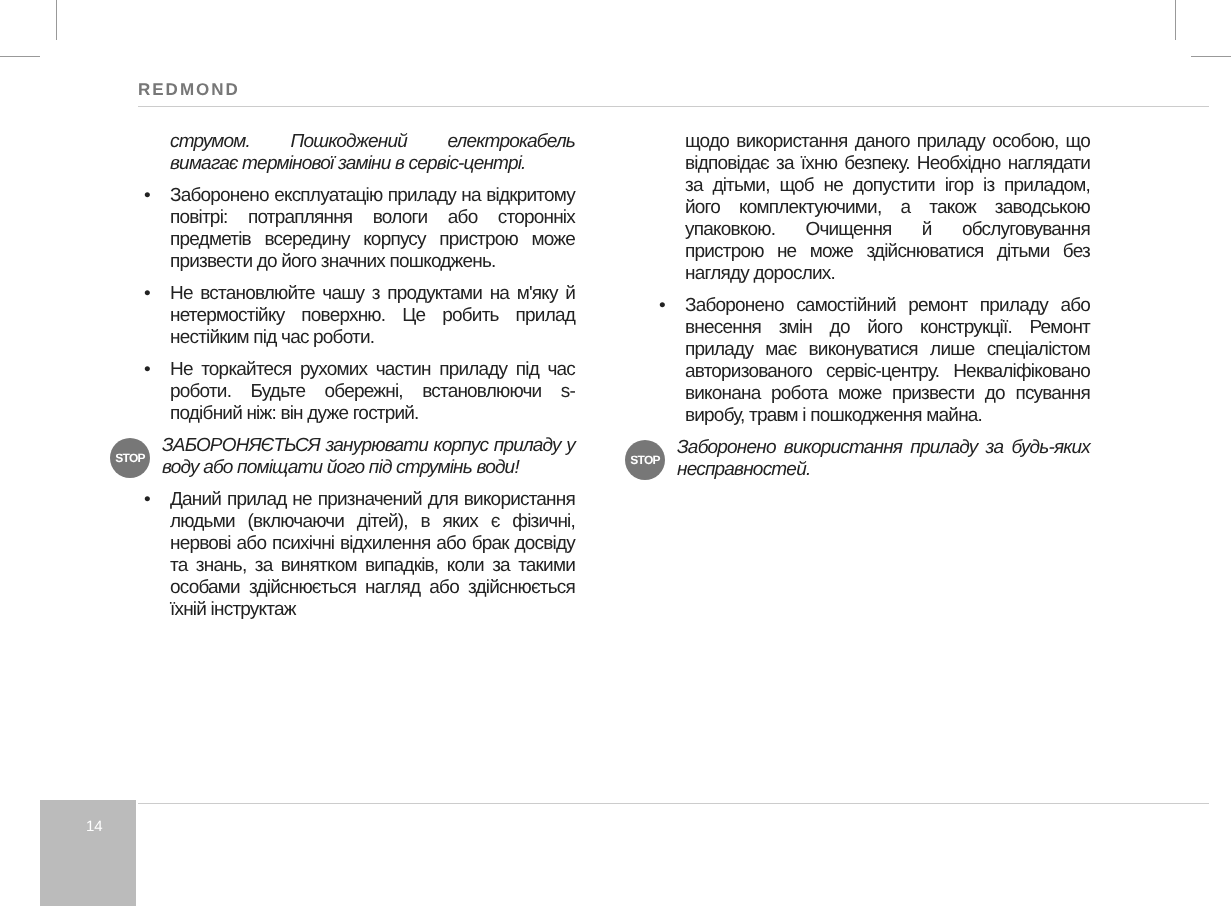REDMOND
струмом. Пошкоджений електрокабель вимагає термінової заміни в сервіс-центрі.
• Заборонено експлуатацію приладу на відкритому повітрі: потрапляння вологи або сторонніх предметів всередину корпусу пристрою може призвести до його значних пошкоджень.
• Не встановлюйте чашу з продуктами на м'яку й нетермостійку поверхню. Це робить прилад нестійким під час роботи.
• Не торкайтеся рухомих частин приладу під час роботи. Будьте обережні, встановлюючи s-подібний ніж: він дуже гострий.
STOP
ЗАБОРОНЯЄТЬСЯ занурювати корпус приладу у воду або поміщати його під струмінь води!
• Даний прилад не призначений для використання людьми (включаючи дітей), в яких є фізичні, нервові або психічні відхилення або брак досвіду та знань, за винятком випадків, коли за такими особами здійснюється нагляд або здійснюється їхній інструктаж
щодо використання даного приладу особою, що відповідає за їхню безпеку. Необхідно наглядати за дітьми, щоб не допустити ігор із приладом, його комплектуючими, а також заводською упаковкою. Очищення й обслуговування пристрою не може здійснюватися дітьми без нагляду дорослих.
• Заборонено самостійний ремонт приладу або внесення змін до його конструкції. Ремонт приладу має виконуватися лише спеціалістом авторизованого сервіс-центру. Некваліфіковано виконана робота може призвести до псування виробу, травм і пошкодження майна.
STOP
Заборонено використання приладу за будь-яких несправностей.
14